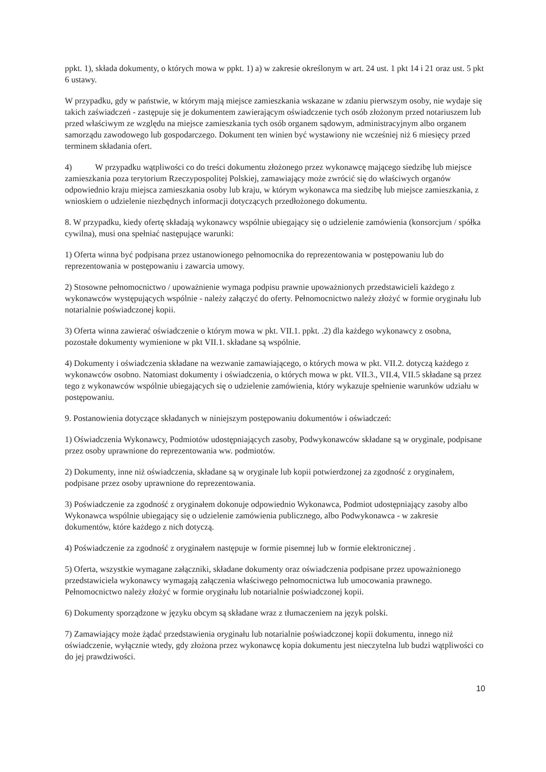ppkt. 1), składa dokumenty, o których mowa w ppkt. 1) a) w zakresie określonym w art. 24 ust. 1 pkt 14 i 21 oraz ust. 5 pkt 6 ustawy.
W przypadku, gdy w państwie, w którym mają miejsce zamieszkania wskazane w zdaniu pierwszym osoby, nie wydaje się takich zaświadczeń - zastępuje się je dokumentem zawierającym oświadczenie tych osób złożonym przed notariuszem lub przed właściwym ze względu na miejsce zamieszkania tych osób organem sądowym, administracyjnym albo organem samorządu zawodowego lub gospodarczego. Dokument ten winien być wystawiony nie wcześniej niż 6 miesięcy przed terminem składania ofert.
4) W przypadku wątpliwości co do treści dokumentu złożonego przez wykonawcę mającego siedzibę lub miejsce zamieszkania poza terytorium Rzeczypospolitej Polskiej, zamawiający może zwrócić się do właściwych organów odpowiednio kraju miejsca zamieszkania osoby lub kraju, w którym wykonawca ma siedzibę lub miejsce zamieszkania, z wnioskiem o udzielenie niezbędnych informacji dotyczących przedłożonego dokumentu.
8. W przypadku, kiedy ofertę składają wykonawcy wspólnie ubiegający się o udzielenie zamówienia (konsorcjum / spółka cywilna), musi ona spełniać następujące warunki:
1) Oferta winna być podpisana przez ustanowionego pełnomocnika do reprezentowania w postępowaniu lub do reprezentowania w postępowaniu i zawarcia umowy.
2) Stosowne pełnomocnictwo / upoważnienie wymaga podpisu prawnie upoważnionych przedstawicieli każdego z wykonawców występujących wspólnie - należy załączyć do oferty. Pełnomocnictwo należy złożyć w formie oryginału lub notarialnie poświadczonej kopii.
3) Oferta winna zawierać oświadczenie o którym mowa w pkt. VII.1. ppkt. .2) dla każdego wykonawcy z osobna, pozostałe dokumenty wymienione w pkt VII.1. składane są wspólnie.
4) Dokumenty i oświadczenia składane na wezwanie zamawiającego, o których mowa w pkt. VII.2. dotyczą każdego z wykonawców osobno. Natomiast dokumenty i oświadczenia, o których mowa w pkt. VII.3., VII.4, VII.5 składane są przez tego z wykonawców wspólnie ubiegających się o udzielenie zamówienia, który wykazuje spełnienie warunków udziału w postępowaniu.
9. Postanowienia dotyczące składanych w niniejszym postępowaniu dokumentów i oświadczeń:
1) Oświadczenia Wykonawcy, Podmiotów udostępniających zasoby, Podwykonawców składane są w oryginale, podpisane przez osoby uprawnione do reprezentowania ww. podmiotów.
2) Dokumenty, inne niż oświadczenia, składane są w oryginale lub kopii potwierdzonej za zgodność z oryginałem, podpisane przez osoby uprawnione do reprezentowania.
3) Poświadczenie za zgodność z oryginałem dokonuje odpowiednio Wykonawca, Podmiot udostępniający zasoby albo Wykonawca wspólnie ubiegający się o udzielenie zamówienia publicznego, albo Podwykonawca - w zakresie dokumentów, które każdego z nich dotyczą.
4) Poświadczenie za zgodność z oryginałem następuje w formie pisemnej lub w formie elektronicznej .
5) Oferta, wszystkie wymagane załączniki, składane dokumenty oraz oświadczenia podpisane przez upoważnionego przedstawiciela wykonawcy wymagają załączenia właściwego pełnomocnictwa lub umocowania prawnego. Pełnomocnictwo należy złożyć w formie oryginału lub notarialnie poświadczonej kopii.
6) Dokumenty sporządzone w języku obcym są składane wraz z tłumaczeniem na język polski.
7) Zamawiający może żądać przedstawienia oryginału lub notarialnie poświadczonej kopii dokumentu, innego niż oświadczenie, wyłącznie wtedy, gdy złożona przez wykonawcę kopia dokumentu jest nieczytelna lub budzi wątpliwości co do jej prawdziwości.
10